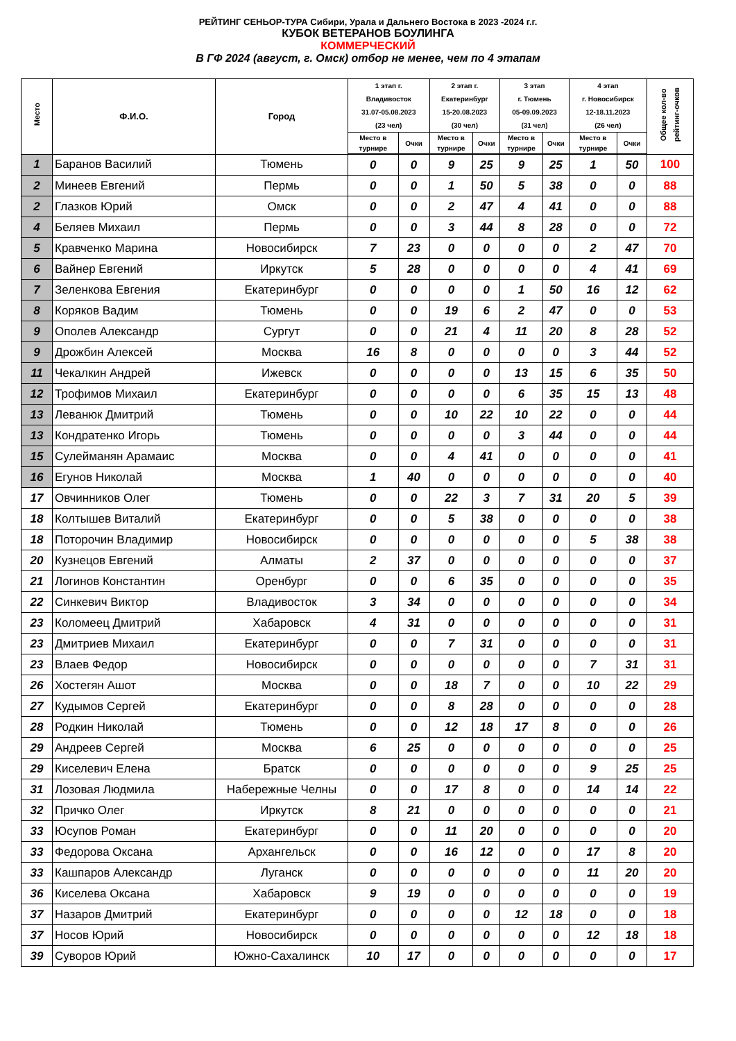РЕЙТИНГ СЕНЬОР-ТУРА Сибири, Урала и Дальнего Востока в 2023 -2024 г.г.
КУБОК ВЕТЕРАНОВ БОУЛИНГА
КОММЕРЧЕСКИЙ
В ГФ 2024 (август, г. Омск) отбор не менее, чем по 4 этапам
| Место | Ф.И.О. | Город | 1 этап г. Владивосток 31.07-05.08.2023 (23 чел) | | 2 этап г. Екатеринбург 15-20.08.2023 (30 чел) | | 3 этап г. Тюмень 05-09.09.2023 (31 чел) | | 4 этап г. Новосибирск 12-18.11.2023 (26 чел) | | Общее кол-во рейтинг-очков |
| --- | --- | --- | --- | --- | --- | --- | --- | --- | --- | --- | --- |
| | | | Место в турнире | Очки | Место в турнире | Очки | Место в турнире | Очки | Место в турнире | Очки | |
| 1 | Баранов Василий | Тюмень | 0 | 0 | 9 | 25 | 9 | 25 | 1 | 50 | 100 |
| 2 | Минеев Евгений | Пермь | 0 | 0 | 1 | 50 | 5 | 38 | 0 | 0 | 88 |
| 2 | Глазков Юрий | Омск | 0 | 0 | 2 | 47 | 4 | 41 | 0 | 0 | 88 |
| 4 | Беляев Михаил | Пермь | 0 | 0 | 3 | 44 | 8 | 28 | 0 | 0 | 72 |
| 5 | Кравченко Марина | Новосибирск | 7 | 23 | 0 | 0 | 0 | 0 | 2 | 47 | 70 |
| 6 | Вайнер Евгений | Иркутск | 5 | 28 | 0 | 0 | 0 | 0 | 4 | 41 | 69 |
| 7 | Зеленкова Евгения | Екатеринбург | 0 | 0 | 0 | 0 | 1 | 50 | 16 | 12 | 62 |
| 8 | Коряков Вадим | Тюмень | 0 | 0 | 19 | 6 | 2 | 47 | 0 | 0 | 53 |
| 9 | Ополев Александр | Сургут | 0 | 0 | 21 | 4 | 11 | 20 | 8 | 28 | 52 |
| 9 | Дрожбин Алексей | Москва | 16 | 8 | 0 | 0 | 0 | 0 | 3 | 44 | 52 |
| 11 | Чекалкин Андрей | Ижевск | 0 | 0 | 0 | 0 | 13 | 15 | 6 | 35 | 50 |
| 12 | Трофимов Михаил | Екатеринбург | 0 | 0 | 0 | 0 | 6 | 35 | 15 | 13 | 48 |
| 13 | Леванюк Дмитрий | Тюмень | 0 | 0 | 10 | 22 | 10 | 22 | 0 | 0 | 44 |
| 13 | Кондратенко Игорь | Тюмень | 0 | 0 | 0 | 0 | 3 | 44 | 0 | 0 | 44 |
| 15 | Сулейманян Арамаис | Москва | 0 | 0 | 4 | 41 | 0 | 0 | 0 | 0 | 41 |
| 16 | Егунов Николай | Москва | 1 | 40 | 0 | 0 | 0 | 0 | 0 | 0 | 40 |
| 17 | Овчинников Олег | Тюмень | 0 | 0 | 22 | 3 | 7 | 31 | 20 | 5 | 39 |
| 18 | Колтышев Виталий | Екатеринбург | 0 | 0 | 5 | 38 | 0 | 0 | 0 | 0 | 38 |
| 18 | Поторочин Владимир | Новосибирск | 0 | 0 | 0 | 0 | 0 | 0 | 5 | 38 | 38 |
| 20 | Кузнецов Евгений | Алматы | 2 | 37 | 0 | 0 | 0 | 0 | 0 | 0 | 37 |
| 21 | Логинов Константин | Оренбург | 0 | 0 | 6 | 35 | 0 | 0 | 0 | 0 | 35 |
| 22 | Синкевич Виктор | Владивосток | 3 | 34 | 0 | 0 | 0 | 0 | 0 | 0 | 34 |
| 23 | Коломеец Дмитрий | Хабаровск | 4 | 31 | 0 | 0 | 0 | 0 | 0 | 0 | 31 |
| 23 | Дмитриев Михаил | Екатеринбург | 0 | 0 | 7 | 31 | 0 | 0 | 0 | 0 | 31 |
| 23 | Влаев Федор | Новосибирск | 0 | 0 | 0 | 0 | 0 | 0 | 7 | 31 | 31 |
| 26 | Хостегян Ашот | Москва | 0 | 0 | 18 | 7 | 0 | 0 | 10 | 22 | 29 |
| 27 | Кудымов Сергей | Екатеринбург | 0 | 0 | 8 | 28 | 0 | 0 | 0 | 0 | 28 |
| 28 | Родкин Николай | Тюмень | 0 | 0 | 12 | 18 | 17 | 8 | 0 | 0 | 26 |
| 29 | Андреев Сергей | Москва | 6 | 25 | 0 | 0 | 0 | 0 | 0 | 0 | 25 |
| 29 | Киселевич Елена | Братск | 0 | 0 | 0 | 0 | 0 | 0 | 9 | 25 | 25 |
| 31 | Лозовая Людмила | Набережные Челны | 0 | 0 | 17 | 8 | 0 | 0 | 14 | 14 | 22 |
| 32 | Причко Олег | Иркутск | 8 | 21 | 0 | 0 | 0 | 0 | 0 | 0 | 21 |
| 33 | Юсупов Роман | Екатеринбург | 0 | 0 | 11 | 20 | 0 | 0 | 0 | 0 | 20 |
| 33 | Федорова Оксана | Архангельск | 0 | 0 | 16 | 12 | 0 | 0 | 17 | 8 | 20 |
| 33 | Кашпаров Александр | Луганск | 0 | 0 | 0 | 0 | 0 | 0 | 11 | 20 | 20 |
| 36 | Киселева Оксана | Хабаровск | 9 | 19 | 0 | 0 | 0 | 0 | 0 | 0 | 19 |
| 37 | Назаров Дмитрий | Екатеринбург | 0 | 0 | 0 | 0 | 12 | 18 | 0 | 0 | 18 |
| 37 | Носов Юрий | Новосибирск | 0 | 0 | 0 | 0 | 0 | 0 | 12 | 18 | 18 |
| 39 | Суворов Юрий | Южно-Сахалинск | 10 | 17 | 0 | 0 | 0 | 0 | 0 | 0 | 17 |